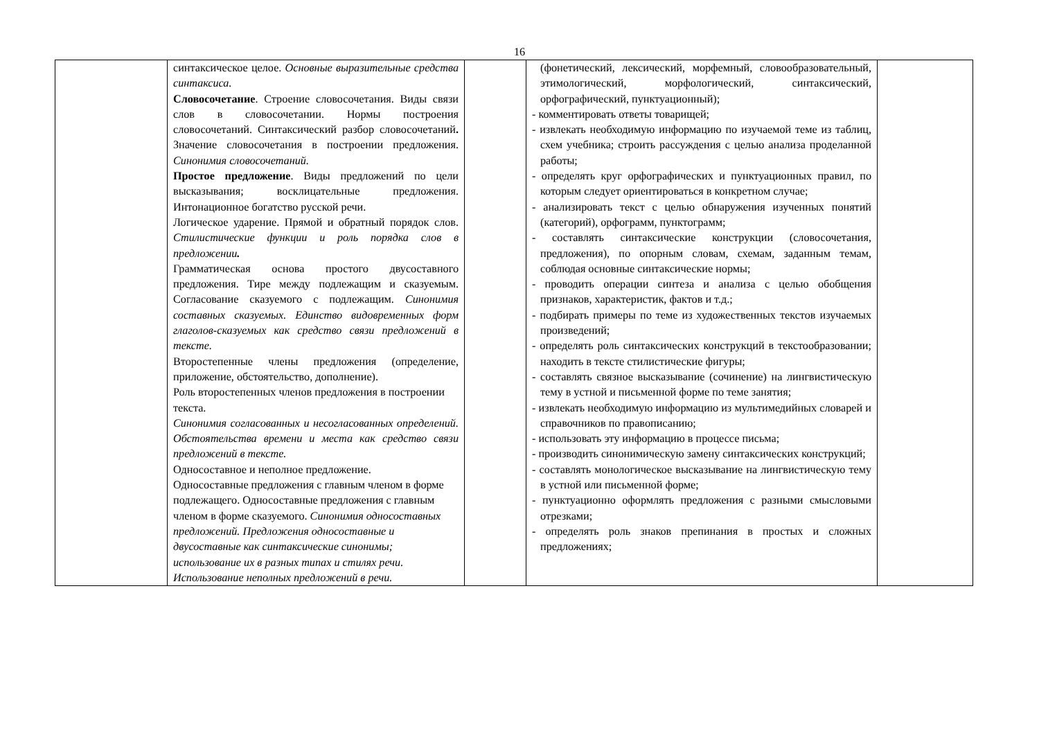16
| | синтаксическое целое. Основные выразительные средства синтаксиса. Словосочетание . Строение словосочетания. Виды связи слов в словосочетании. Нормы построения словосочетаний. Синтаксический разбор словосочетаний . Значение словосочетания в построении предложения. Синонимия словосочетаний. Простое предложение . Виды предложений по цели высказывания; восклицательные предложения. Интонационное богатство русской речи. Логическое ударение. Прямой и обратный порядок слов. Стилистические функции и роль порядка слов в предложении . Грамматическая основа простого двусоставного предложения. Тире между подлежащим и сказуемым. Согласование сказуемого с подлежащим. Синонимия составных сказуемых. Единство видовременных форм глаголов-сказуемых как средство связи предложений в тексте. Второстепенные члены предложения (определение, приложение, обстоятельство, дополнение). Роль второстепенных членов предложения в построении текста. Синонимия согласованных и несогласованных определений. Обстоятельства времени и места как средство связи предложений в тексте. Односоставное и неполное предложение. Односоставные предложения с главным членом в форме подлежащего. Односоставные предложения с главным членом в форме сказуемого. Синонимия односоставных предложений. Предложения односоставные и двусоставные как синтаксические синонимы; использование их в разных типах и стилях речи. Использование неполных предложений в речи. | | (фонетический, лексический, морфемный, словообразовательный, этимологический, морфологический, синтаксический, орфографический, пунктуационный); - комментировать ответы товарищей; - извлекать необходимую информацию по изучаемой теме из таблиц, схем учебника; строить рассуждения с целью анализа проделанной работы; - определять круг орфографических и пунктуационных правил, по которым следует ориентироваться в конкретном случае; - анализировать текст с целью обнаружения изученных понятий (категорий), орфограмм, пунктограмм; - составлять синтаксические конструкции (словосочетания, предложения), по опорным словам, схемам, заданным темам, соблюдая основные синтаксические нормы; - проводить операции синтеза и анализа с целью обобщения признаков, характеристик, фактов и т.д.; - подбирать примеры по теме из художественных текстов изучаемых произведений; - определять роль синтаксических конструкций в текстообразовании; находить в тексте стилистические фигуры; - составлять связное высказывание (сочинение) на лингвистическую тему в устной и письменной форме по теме занятия; - извлекать необходимую информацию из мультимедийных словарей и справочников по правописанию; - использовать эту информацию в процессе письма; - производить синонимическую замену синтаксических конструкций; - составлять монологическое высказывание на лингвистическую тему в устной или письменной форме; - пунктуационно оформлять предложения с разными смысловыми отрезками; - определять роль знаков препинания в простых и сложных предложениях; | |